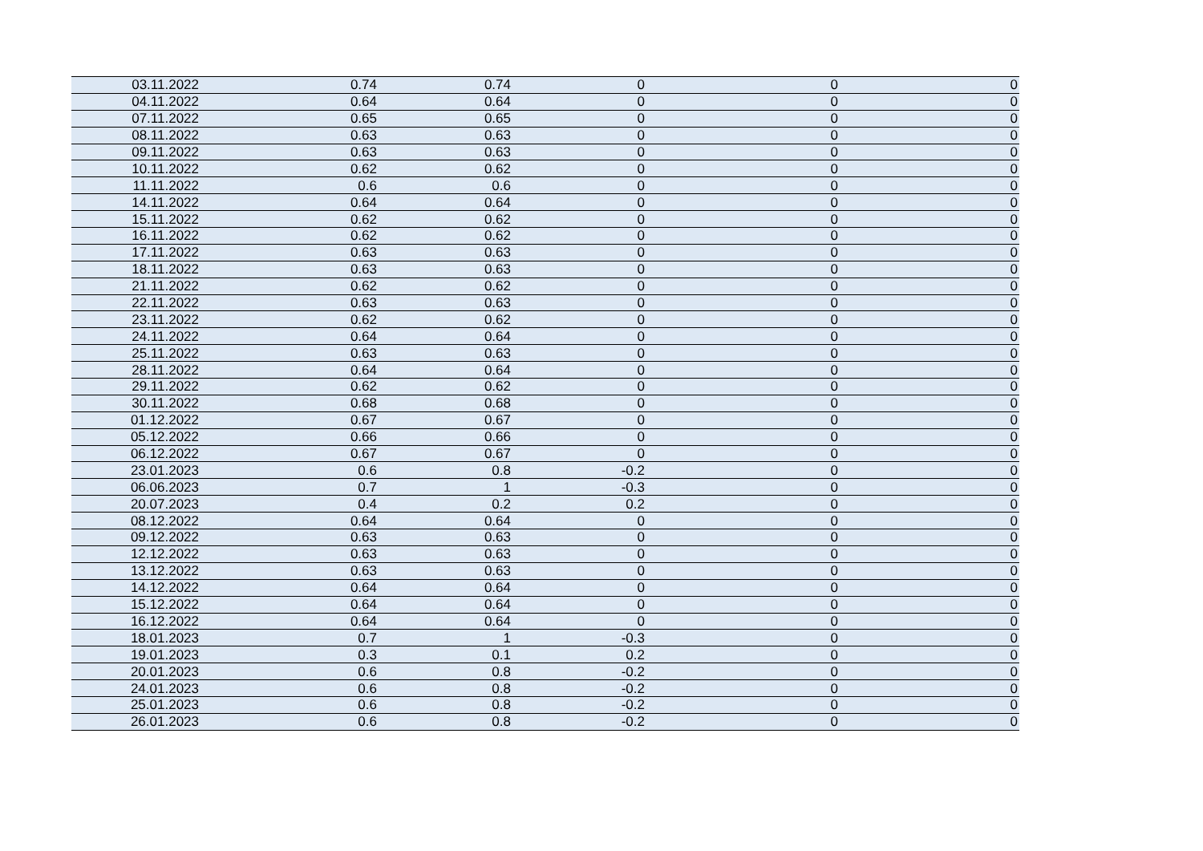| 03.11.2022 | 0.74 | 0.74 | 0 | 0 | 0 |
| 04.11.2022 | 0.64 | 0.64 | 0 | 0 | 0 |
| 07.11.2022 | 0.65 | 0.65 | 0 | 0 | 0 |
| 08.11.2022 | 0.63 | 0.63 | 0 | 0 | 0 |
| 09.11.2022 | 0.63 | 0.63 | 0 | 0 | 0 |
| 10.11.2022 | 0.62 | 0.62 | 0 | 0 | 0 |
| 11.11.2022 | 0.6 | 0.6 | 0 | 0 | 0 |
| 14.11.2022 | 0.64 | 0.64 | 0 | 0 | 0 |
| 15.11.2022 | 0.62 | 0.62 | 0 | 0 | 0 |
| 16.11.2022 | 0.62 | 0.62 | 0 | 0 | 0 |
| 17.11.2022 | 0.63 | 0.63 | 0 | 0 | 0 |
| 18.11.2022 | 0.63 | 0.63 | 0 | 0 | 0 |
| 21.11.2022 | 0.62 | 0.62 | 0 | 0 | 0 |
| 22.11.2022 | 0.63 | 0.63 | 0 | 0 | 0 |
| 23.11.2022 | 0.62 | 0.62 | 0 | 0 | 0 |
| 24.11.2022 | 0.64 | 0.64 | 0 | 0 | 0 |
| 25.11.2022 | 0.63 | 0.63 | 0 | 0 | 0 |
| 28.11.2022 | 0.64 | 0.64 | 0 | 0 | 0 |
| 29.11.2022 | 0.62 | 0.62 | 0 | 0 | 0 |
| 30.11.2022 | 0.68 | 0.68 | 0 | 0 | 0 |
| 01.12.2022 | 0.67 | 0.67 | 0 | 0 | 0 |
| 05.12.2022 | 0.66 | 0.66 | 0 | 0 | 0 |
| 06.12.2022 | 0.67 | 0.67 | 0 | 0 | 0 |
| 23.01.2023 | 0.6 | 0.8 | -0.2 | 0 | 0 |
| 06.06.2023 | 0.7 | 1 | -0.3 | 0 | 0 |
| 20.07.2023 | 0.4 | 0.2 | 0.2 | 0 | 0 |
| 08.12.2022 | 0.64 | 0.64 | 0 | 0 | 0 |
| 09.12.2022 | 0.63 | 0.63 | 0 | 0 | 0 |
| 12.12.2022 | 0.63 | 0.63 | 0 | 0 | 0 |
| 13.12.2022 | 0.63 | 0.63 | 0 | 0 | 0 |
| 14.12.2022 | 0.64 | 0.64 | 0 | 0 | 0 |
| 15.12.2022 | 0.64 | 0.64 | 0 | 0 | 0 |
| 16.12.2022 | 0.64 | 0.64 | 0 | 0 | 0 |
| 18.01.2023 | 0.7 | 1 | -0.3 | 0 | 0 |
| 19.01.2023 | 0.3 | 0.1 | 0.2 | 0 | 0 |
| 20.01.2023 | 0.6 | 0.8 | -0.2 | 0 | 0 |
| 24.01.2023 | 0.6 | 0.8 | -0.2 | 0 | 0 |
| 25.01.2023 | 0.6 | 0.8 | -0.2 | 0 | 0 |
| 26.01.2023 | 0.6 | 0.8 | -0.2 | 0 | 0 |